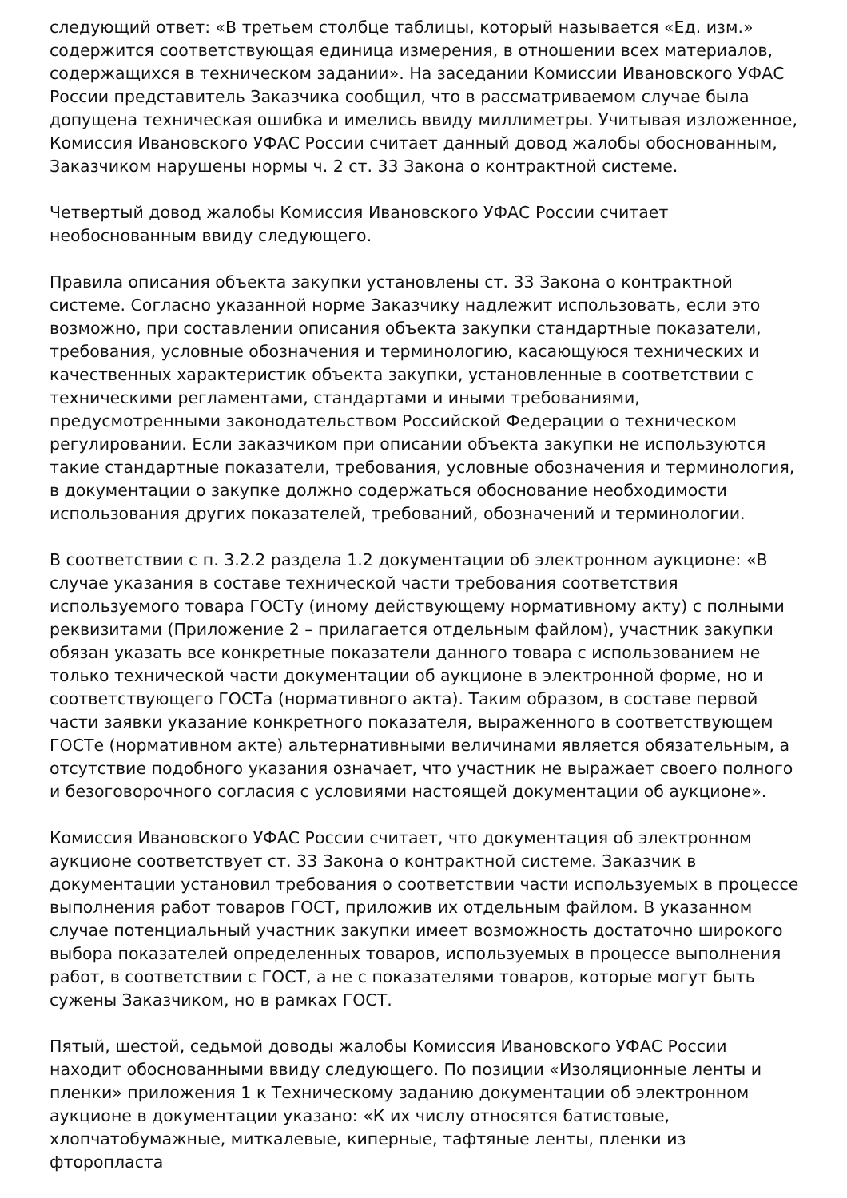следующий ответ: «В третьем столбце таблицы, который называется «Ед. изм.» содержится соответствующая единица измерения, в отношении всех материалов, содержащихся в техническом задании». На заседании Комиссии Ивановского УФАС России представитель Заказчика сообщил, что в рассматриваемом случае была допущена техническая ошибка и имелись ввиду миллиметры. Учитывая изложенное, Комиссия Ивановского УФАС России считает данный довод жалобы обоснованным, Заказчиком нарушены нормы ч. 2 ст. 33 Закона о контрактной системе.
Четвертый довод жалобы Комиссия Ивановского УФАС России считает необоснованным ввиду следующего.
Правила описания объекта закупки установлены ст. 33 Закона о контрактной системе. Согласно указанной норме Заказчику надлежит использовать, если это возможно, при составлении описания объекта закупки стандартные показатели, требования, условные обозначения и терминологию, касающуюся технических и качественных характеристик объекта закупки, установленные в соответствии с техническими регламентами, стандартами и иными требованиями, предусмотренными законодательством Российской Федерации о техническом регулировании. Если заказчиком при описании объекта закупки не используются такие стандартные показатели, требования, условные обозначения и терминология, в документации о закупке должно содержаться обоснование необходимости использования других показателей, требований, обозначений и терминологии.
В соответствии с п. 3.2.2 раздела 1.2 документации об электронном аукционе: «В случае указания в составе технической части требования соответствия используемого товара ГОСТу (иному действующему нормативному акту) с полными реквизитами (Приложение 2 – прилагается отдельным файлом), участник закупки обязан указать все конкретные показатели данного товара с использованием не только технической части документации об аукционе в электронной форме, но и соответствующего ГОСТа (нормативного акта). Таким образом, в составе первой части заявки указание конкретного показателя, выраженного в соответствующем ГОСТе (нормативном акте) альтернативными величинами является обязательным, а отсутствие подобного указания означает, что участник не выражает своего полного и безоговорочного согласия с условиями настоящей документации об аукционе».
Комиссия Ивановского УФАС России считает, что документация об электронном аукционе соответствует ст. 33 Закона о контрактной системе. Заказчик в документации установил требования о соответствии части используемых в процессе выполнения работ товаров ГОСТ, приложив их отдельным файлом. В указанном случае потенциальный участник закупки имеет возможность достаточно широкого выбора показателей определенных товаров, используемых в процессе выполнения работ, в соответствии с ГОСТ, а не с показателями товаров, которые могут быть сужены Заказчиком, но в рамках ГОСТ.
Пятый, шестой, седьмой доводы жалобы Комиссия Ивановского УФАС России находит обоснованными ввиду следующего. По позиции «Изоляционные ленты и пленки» приложения 1 к Техническому заданию документации об электронном аукционе в документации указано: «К их числу относятся батистовые, хлопчатобумажные, миткалевые, киперные, тафтяные ленты, пленки из фторопласта